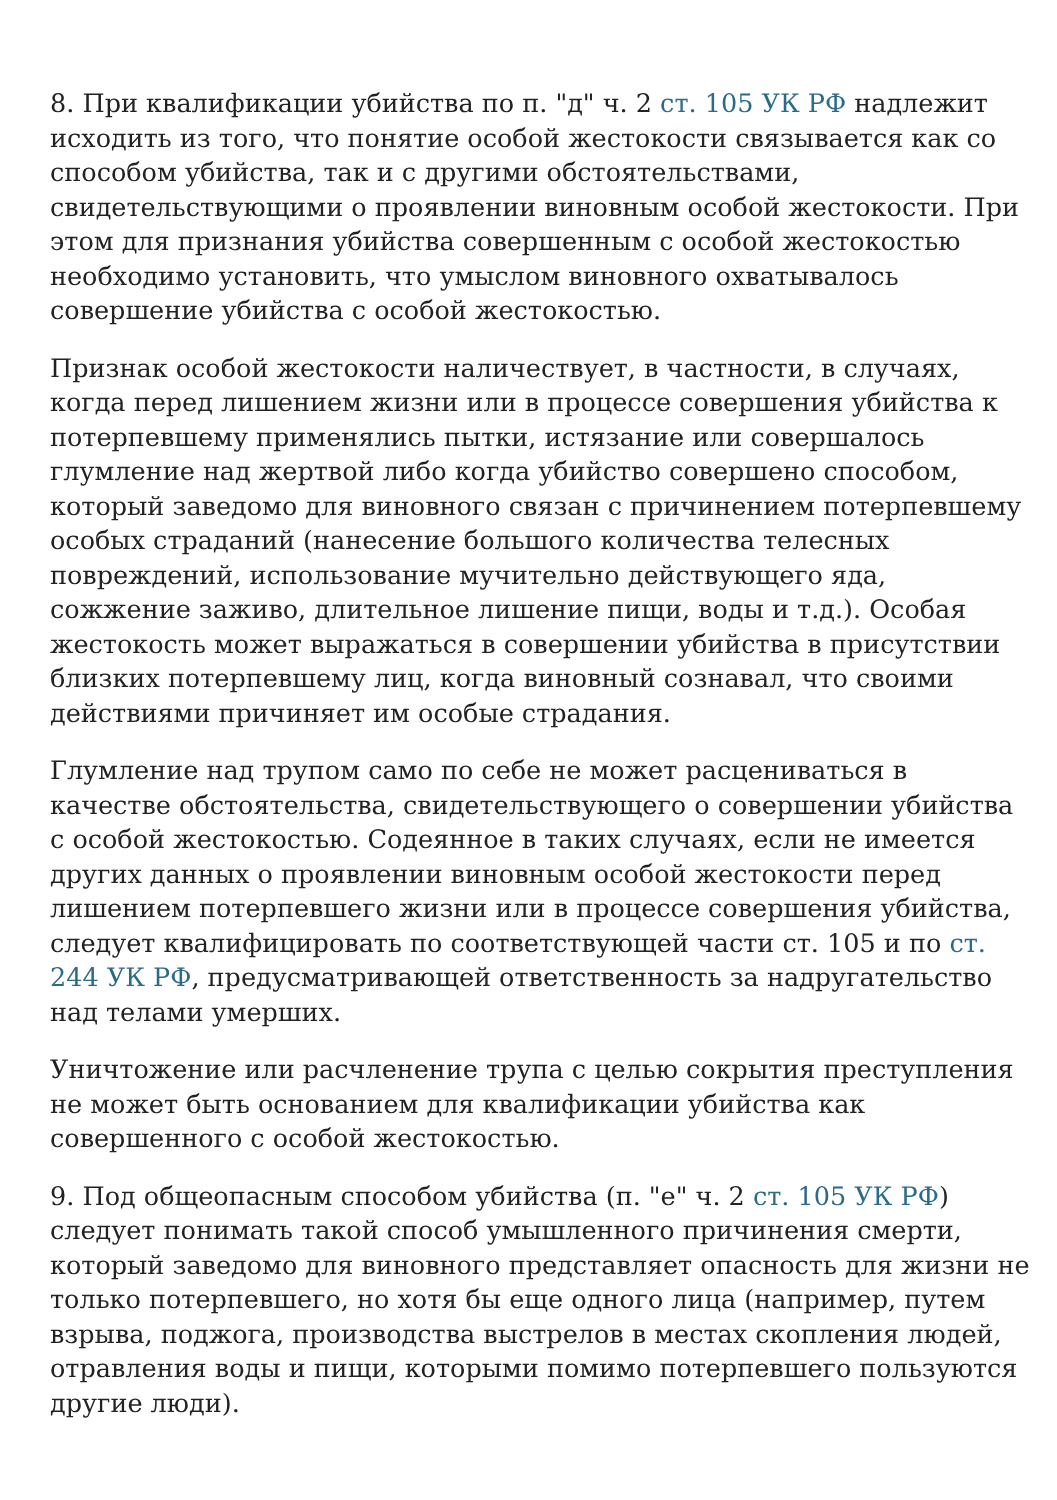8. При квалификации убийства по п. "д" ч. 2 ст. 105 УК РФ надлежит исходить из того, что понятие особой жестокости связывается как со способом убийства, так и с другими обстоятельствами, свидетельствующими о проявлении виновным особой жестокости. При этом для признания убийства совершенным с особой жестокостью необходимо установить, что умыслом виновного охватывалось совершение убийства с особой жестокостью.
Признак особой жестокости наличествует, в частности, в случаях, когда перед лишением жизни или в процессе совершения убийства к потерпевшему применялись пытки, истязание или совершалось глумление над жертвой либо когда убийство совершено способом, который заведомо для виновного связан с причинением потерпевшему особых страданий (нанесение большого количества телесных повреждений, использование мучительно действующего яда, сожжение заживо, длительное лишение пищи, воды и т.д.). Особая жестокость может выражаться в совершении убийства в присутствии близких потерпевшему лиц, когда виновный сознавал, что своими действиями причиняет им особые страдания.
Глумление над трупом само по себе не может расцениваться в качестве обстоятельства, свидетельствующего о совершении убийства с особой жестокостью. Содеянное в таких случаях, если не имеется других данных о проявлении виновным особой жестокости перед лишением потерпевшего жизни или в процессе совершения убийства, следует квалифицировать по соответствующей части ст. 105 и по ст. 244 УК РФ, предусматривающей ответственность за надругательство над телами умерших.
Уничтожение или расчленение трупа с целью сокрытия преступления не может быть основанием для квалификации убийства как совершенного с особой жестокостью.
9. Под общеопасным способом убийства (п. "е" ч. 2 ст. 105 УК РФ) следует понимать такой способ умышленного причинения смерти, который заведомо для виновного представляет опасность для жизни не только потерпевшего, но хотя бы еще одного лица (например, путем взрыва, поджога, производства выстрелов в местах скопления людей, отравления воды и пищи, которыми помимо потерпевшего пользуются другие люди).